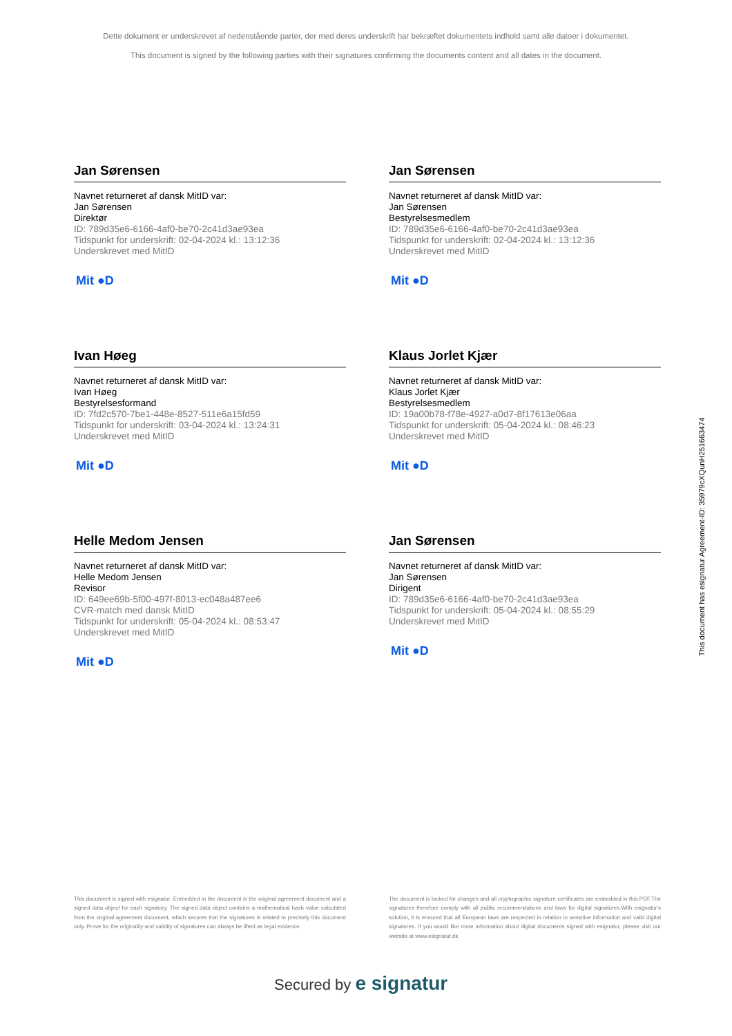Dette dokument er underskrevet af nedenstående parter, der med deres underskrift har bekræftet dokumentets indhold samt alle datoer i dokumentet.
This document is signed by the following parties with their signatures confirming the documents content and all dates in the document.
Jan Sørensen
Navnet returneret af dansk MitID var:
Jan Sørensen
Direktør
ID: 789d35e6-6166-4af0-be70-2c41d3ae93ea
Tidspunkt for underskrift: 02-04-2024 kl.: 13:12:36
Underskrevet med MitID
Mit ●D
Jan Sørensen
Navnet returneret af dansk MitID var:
Jan Sørensen
Bestyrelsesmedlem
ID: 789d35e6-6166-4af0-be70-2c41d3ae93ea
Tidspunkt for underskrift: 02-04-2024 kl.: 13:12:36
Underskrevet med MitID
Mit ●D
Ivan Høeg
Navnet returneret af dansk MitID var:
Ivan Høeg
Bestyrelsesformand
ID: 7fd2c570-7be1-448e-8527-511e6a15fd59
Tidspunkt for underskrift: 03-04-2024 kl.: 13:24:31
Underskrevet med MitID
Mit ●D
Klaus Jorlet Kjær
Navnet returneret af dansk MitID var:
Klaus Jorlet Kjær
Bestyrelsesmedlem
ID: 19a00b78-f78e-4927-a0d7-8f17613e06aa
Tidspunkt for underskrift: 05-04-2024 kl.: 08:46:23
Underskrevet med MitID
Mit ●D
Helle Medom Jensen
Navnet returneret af dansk MitID var:
Helle Medom Jensen
Revisor
ID: 649ee69b-5f00-497f-8013-ec048a487ee6
CVR-match med dansk MitID
Tidspunkt for underskrift: 05-04-2024 kl.: 08:53:47
Underskrevet med MitID
Mit ●D
Jan Sørensen
Navnet returneret af dansk MitID var:
Jan Sørensen
Dirigent
ID: 789d35e6-6166-4af0-be70-2c41d3ae93ea
Tidspunkt for underskrift: 05-04-2024 kl.: 08:55:29
Underskrevet med MitID
Mit ●D
This document is signed with esignatur. Embedded in the document is the original agreement document and a signed data object for each signatory. The signed data object contains a mathematical hash value calculated from the original agreement document, which secures that the signatures is related to precisely this document only. Prove for the originality and validity of signatures can always be lifted as legal evidence.
The document is locked for changes and all cryptographic signature certificates are embedded in this PDF.The signatures therefore comply with all public recommendations and laws for digital signatures.With esignatur's solution, it is ensured that all European laws are respected in relation to sensitive information and valid digital signatures. If you would like more information about digital documents signed with esignatur, please visit our website at www.esignatur.dk.
Secured by e signatur
This document has esignatur Agreement-ID: 35979cXQunH251663474